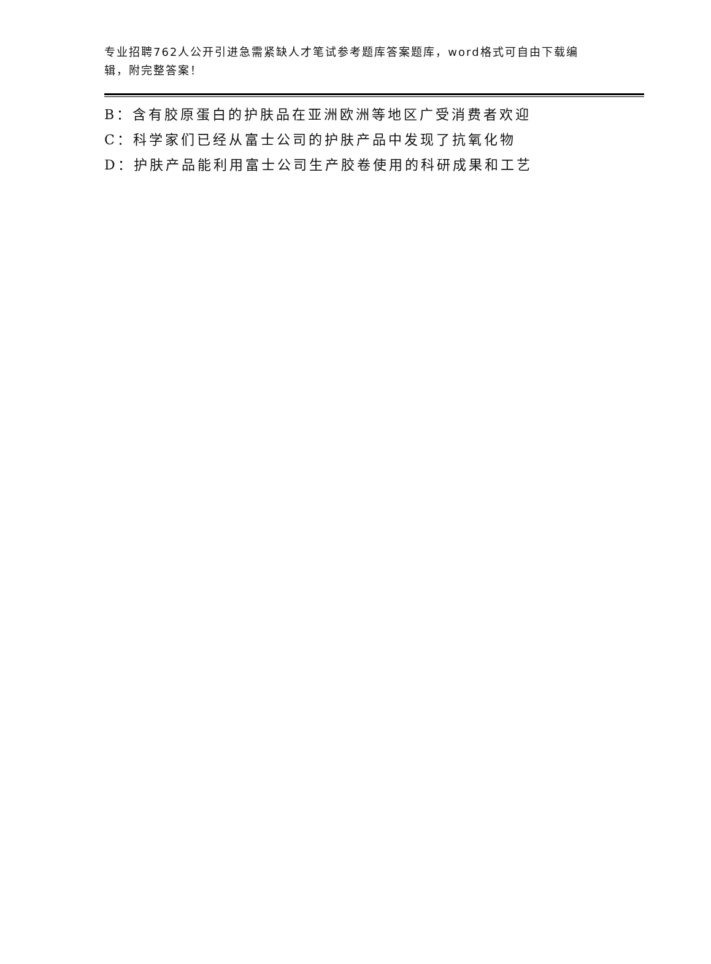专业招聘762人公开引进急需紧缺人才笔试参考题库答案题库，word格式可自由下载编辑，附完整答案！
B：含有胶原蛋白的护肤品在亚洲欧洲等地区广受消费者欢迎
C：科学家们已经从富士公司的护肤产品中发现了抗氧化物
D：护肤产品能利用富士公司生产胶卷使用的科研成果和工艺